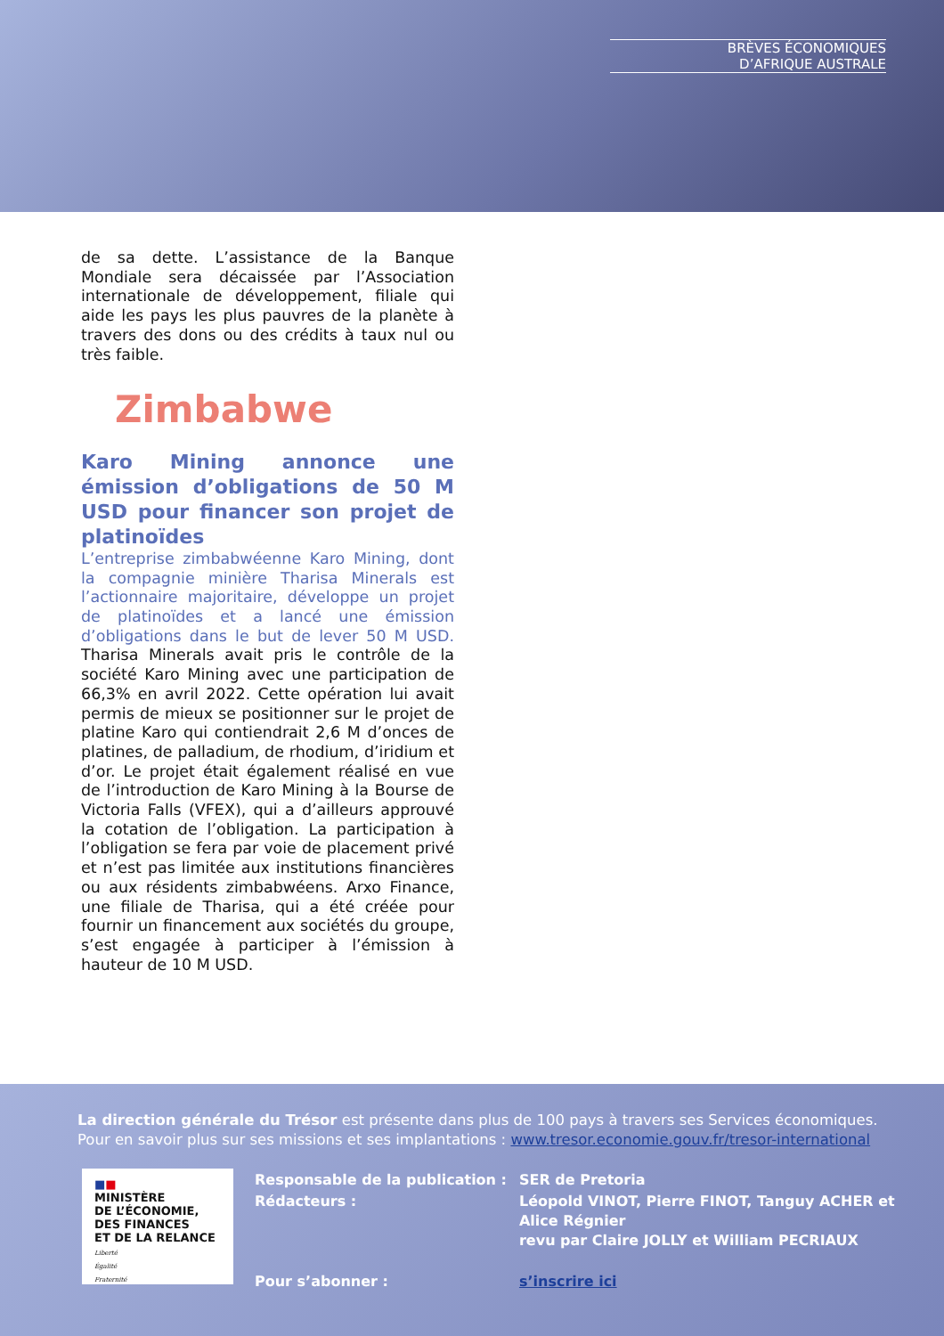BRÈVES ÉCONOMIQUES
D’AFRIQUE AUSTRALE
de sa dette. L’assistance de la Banque Mondiale sera décaissée par l’Association internationale de développement, filiale qui aide les pays les plus pauvres de la planète à travers des dons ou des crédits à taux nul ou très faible.
Zimbabwe
Karo Mining annonce une émission d’obligations de 50 M USD pour financer son projet de platinoïdes
L’entreprise zimbabwéenne Karo Mining, dont la compagnie minière Tharisa Minerals est l’actionnaire majoritaire, développe un projet de platinoïdes et a lancé une émission d’obligations dans le but de lever 50 M USD. Tharisa Minerals avait pris le contrôle de la société Karo Mining avec une participation de 66,3% en avril 2022. Cette opération lui avait permis de mieux se positionner sur le projet de platine Karo qui contiendrait 2,6 M d’onces de platines, de palladium, de rhodium, d’iridium et d’or. Le projet était également réalisé en vue de l’introduction de Karo Mining à la Bourse de Victoria Falls (VFEX), qui a d’ailleurs approuvé la cotation de l’obligation. La participation à l’obligation se fera par voie de placement privé et n’est pas limitée aux institutions financières ou aux résidents zimbabwéens. Arxo Finance, une filiale de Tharisa, qui a été créée pour fournir un financement aux sociétés du groupe, s’est engagée à participer à l’émission à hauteur de 10 M USD.
La direction générale du Trésor est présente dans plus de 100 pays à travers ses Services économiques.
Pour en savoir plus sur ses missions et ses implantations : www.tresor.economie.gouv.fr/tresor-international
■■
MINISTÈRE
DE L’ÉCONOMIE,
DES FINANCES
ET DE LA RELANCE
Liberté
Égalité
Fraternité
| Responsable de la publication : | SER de Pretoria |
| Rédacteurs : | Léopold VINOT, Pierre FINOT, Tanguy ACHER et Alice Régnier revu par Claire JOLLY et William PECRIAUX |
| Pour s’abonner : | s’inscrire ici |